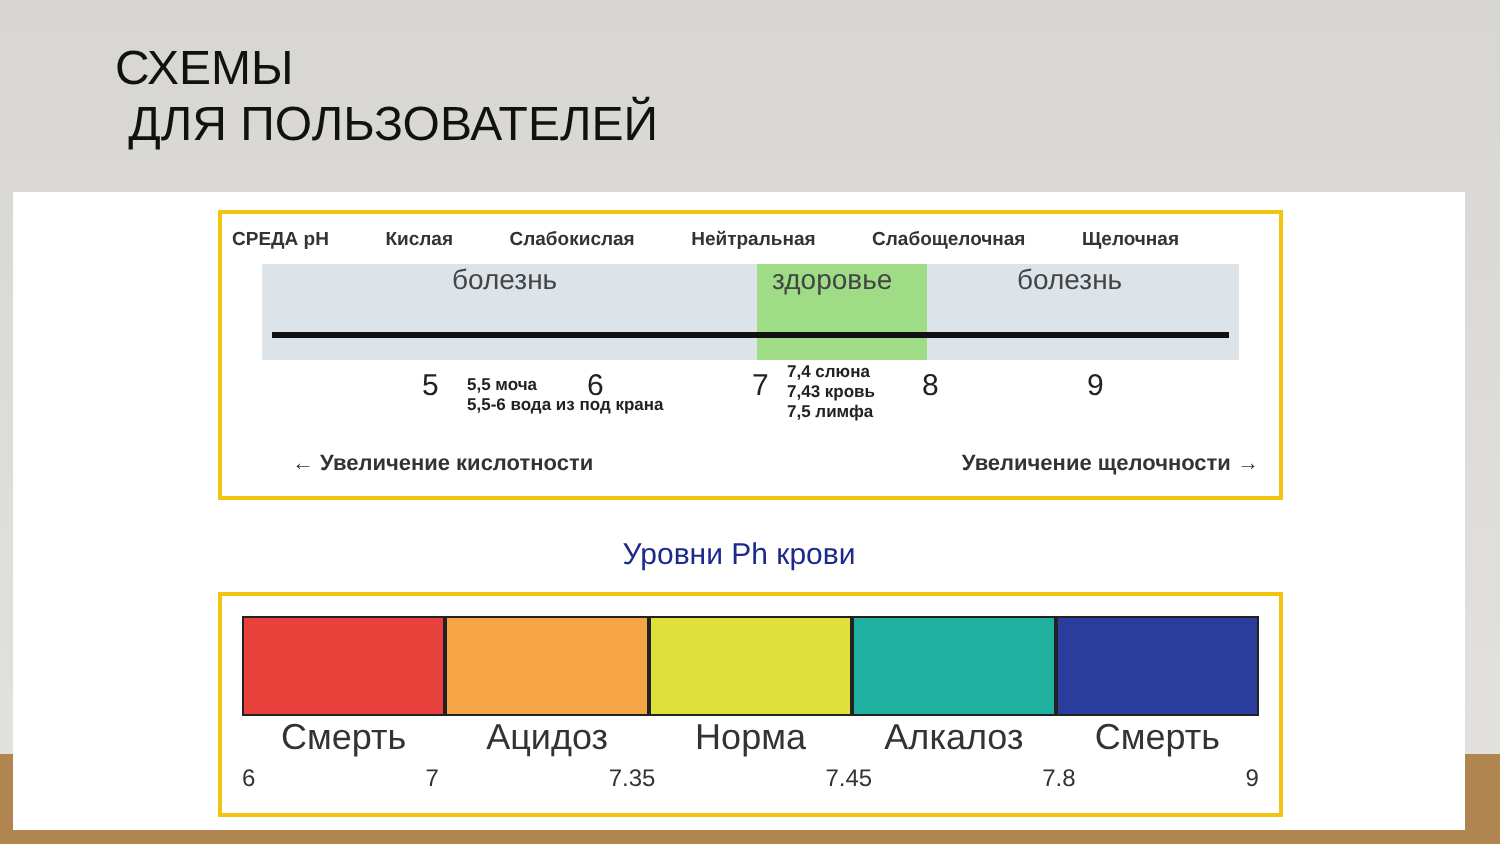СХЕМЫ
ДЛЯ ПОЛЬЗОВАТЕЛЕЙ
СРЕДА pH Кислая Слабокислая Нейтральная Слабощелочная Щелочная
болезнь здоровье болезнь
5 5,5 моча
5,5-6 вода из под крана
6 7 7,4 слюна
7,43 кровь
7,5 лимфа
8 9
← Увеличение кислотности Увеличение щелочности →
Уровни Ph крови
Смерть Ацидоз Норма Алкалоз Смерть
6 7 7.35 7.45 7.8 9